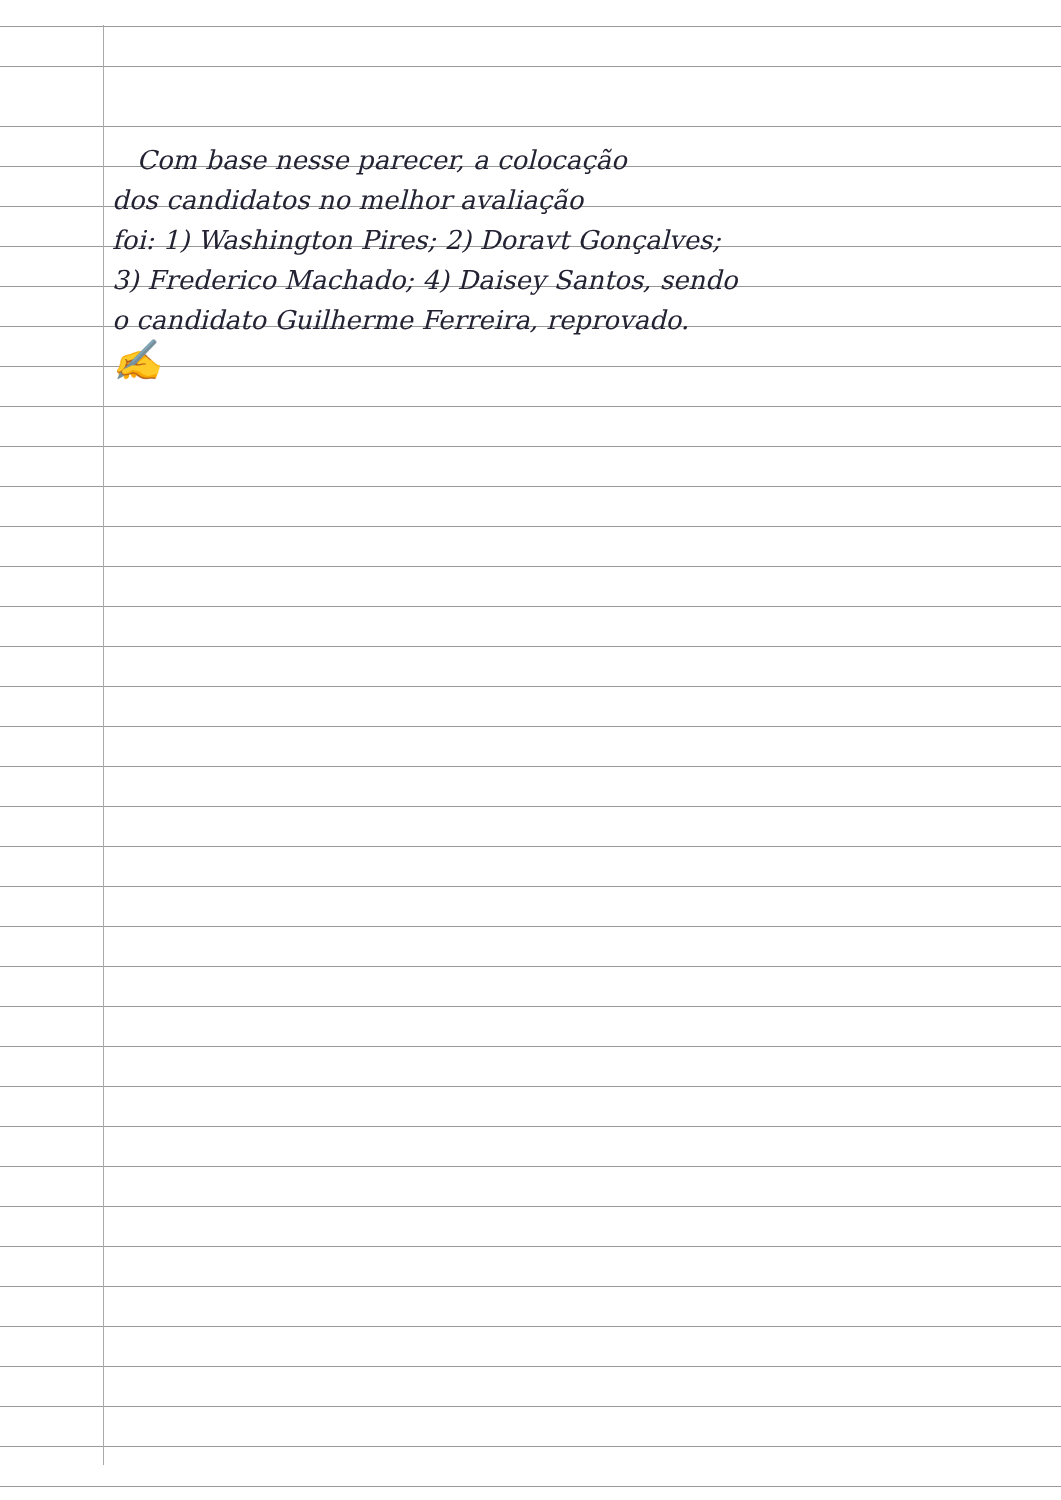Com base nesse parecer, a colocação
dos candidatos no melhor avaliação
foi: 1) Washington Pires; 2) Doravt Gonçalves;
3) Frederico Machado; 4) Daisey Santos, sendo
o candidato Guilherme Ferreira, reprovado.
✍